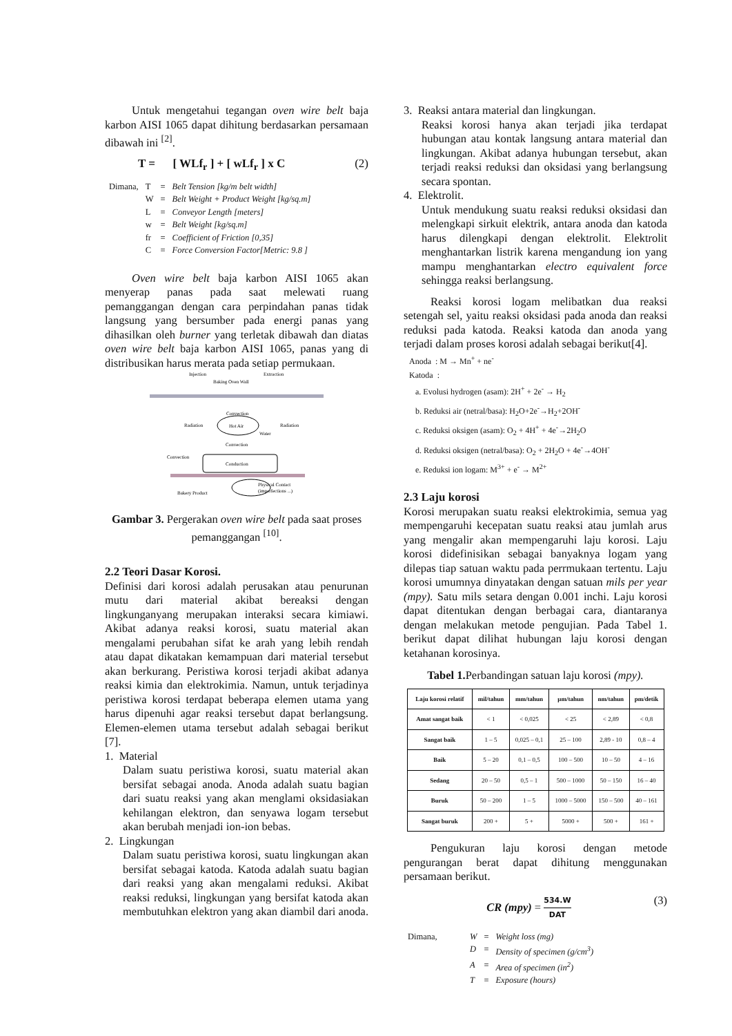Untuk mengetahui tegangan oven wire belt baja karbon AISI 1065 dapat dihitung berdasarkan persamaan dibawah ini <sup>[2]</sup>.
T = [ WLf<sub>r</sub> ] + [ wLf<sub>r</sub> ] x C (2)
| Dimana, | T | = | Belt Tension [kg/m belt width] |
| | W | = | Belt Weight + Product Weight [kg/sq.m] |
| | L | = | Conveyor Length [meters] |
| | w | = | Belt Weight [kg/sq.m] |
| | fr | = | Coefficient of Friction [0,35] |
| | C | = | Force Conversion Factor[Metric: 9.8 ] |
Oven wire belt baja karbon AISI 1065 akan menyerap panas pada saat melewati ruang pemanggangan dengan cara perpindahan panas tidak langsung yang bersumber pada energi panas yang dihasilkan oleh burner yang terletak dibawah dan diatas oven wire belt baja karbon AISI 1065, panas yang di distribusikan harus merata pada setiap permukaan.
Injection
Baking Oven Wall
Extraction
Convection
Radiation
Radiation
Hot Air
Water
Convection
Convection
Conduction
Physical Contact
(imperfections ...)
Bakery Product
Gambar 3. Pergerakan oven wire belt pada saat proses pemanggangan <sup>[10]</sup>.
2.2 Teori Dasar Korosi.
Definisi dari korosi adalah perusakan atau penurunan mutu dari material akibat bereaksi dengan lingkunganyang merupakan interaksi secara kimiawi. Akibat adanya reaksi korosi, suatu material akan mengalami perubahan sifat ke arah yang lebih rendah atau dapat dikatakan kemampuan dari material tersebut akan berkurang. Peristiwa korosi terjadi akibat adanya reaksi kimia dan elektrokimia. Namun, untuk terjadinya peristiwa korosi terdapat beberapa elemen utama yang harus dipenuhi agar reaksi tersebut dapat berlangsung. Elemen-elemen utama tersebut adalah sebagai berikut [7].
1. Material
Dalam suatu peristiwa korosi, suatu material akan bersifat sebagai anoda. Anoda adalah suatu bagian dari suatu reaksi yang akan menglami oksidasiakan kehilangan elektron, dan senyawa logam tersebut akan berubah menjadi ion-ion bebas.
2. Lingkungan
Dalam suatu peristiwa korosi, suatu lingkungan akan bersifat sebagai katoda. Katoda adalah suatu bagian dari reaksi yang akan mengalami reduksi. Akibat reaksi reduksi, lingkungan yang bersifat katoda akan membutuhkan elektron yang akan diambil dari anoda.
3. Reaksi antara material dan lingkungan.
Reaksi korosi hanya akan terjadi jika terdapat hubungan atau kontak langsung antara material dan lingkungan. Akibat adanya hubungan tersebut, akan terjadi reaksi reduksi dan oksidasi yang berlangsung secara spontan.
4. Elektrolit.
Untuk mendukung suatu reaksi reduksi oksidasi dan melengkapi sirkuit elektrik, antara anoda dan katoda harus dilengkapi dengan elektrolit. Elektrolit menghantarkan listrik karena mengandung ion yang mampu menghantarkan electro equivalent force sehingga reaksi berlangsung.
Reaksi korosi logam melibatkan dua reaksi setengah sel, yaitu reaksi oksidasi pada anoda dan reaksi reduksi pada katoda. Reaksi katoda dan anoda yang terjadi dalam proses korosi adalah sebagai berikut[4].
Anoda : M → Mn<sup>+</sup> + ne<sup>-</sup>
Katoda :
a. Evolusi hydrogen (asam): 2H<sup>+</sup> + 2e<sup>-</sup> → H<sub>2</sub>
b. Reduksi air (netral/basa): H<sub>2</sub>O+2e<sup>-</sup>→H<sub>2</sub>+2OH<sup>-</sup>
c. Reduksi oksigen (asam): O<sub>2</sub> + 4H<sup>+</sup> + 4e<sup>-</sup>→2H<sub>2</sub>O
d. Reduksi oksigen (netral/basa): O<sub>2</sub> + 2H<sub>2</sub>O + 4e<sup>-</sup>→4OH<sup>-</sup>
e. Reduksi ion logam: M<sup>3+</sup> + e<sup>-</sup> → M<sup>2+</sup>
2.3 Laju korosi
Korosi merupakan suatu reaksi elektrokimia, semua yag mempengaruhi kecepatan suatu reaksi atau jumlah arus yang mengalir akan mempengaruhi laju korosi. Laju korosi didefinisikan sebagai banyaknya logam yang dilepas tiap satuan waktu pada perrmukaan tertentu. Laju korosi umumnya dinyatakan dengan satuan mils per year (mpy). Satu mils setara dengan 0.001 inchi. Laju korosi dapat ditentukan dengan berbagai cara, diantaranya dengan melakukan metode pengujian. Pada Tabel 1. berikut dapat dilihat hubungan laju korosi dengan ketahanan korosinya.
Tabel 1. Perbandingan satuan laju korosi (mpy).
| Laju korosi relatif | mil/tahun | mm/tahun | μm/tahun | nm/tahun | pm/detik |
| --- | --- | --- | --- | --- | --- |
| Amat sangat baik | < 1 | < 0,025 | < 25 | < 2,89 | < 0,8 |
| Sangat baik | 1 – 5 | 0,025 – 0,1 | 25 – 100 | 2,89 - 10 | 0,8 – 4 |
| Baik | 5 – 20 | 0,1 – 0,5 | 100 – 500 | 10 – 50 | 4 – 16 |
| Sedang | 20 – 50 | 0,5 – 1 | 500 – 1000 | 50 – 150 | 16 – 40 |
| Buruk | 50 – 200 | 1 – 5 | 1000 – 5000 | 150 – 500 | 40 – 161 |
| Sangat buruk | 200 + | 5 + | 5000 + | 500 + | 161 + |
Pengukuran laju korosi dengan metode pengurangan berat dapat dihitung menggunakan persamaan berikut.
CR (mpy) = 534.W DAT (3)
| Dimana, | W | = | Weight loss (mg) |
| | D | = | Density of specimen (g/cm<sup>3</sup>) |
| | A | = | Area of specimen (in<sup>2</sup>) |
| | T | = | Exposure (hours) |